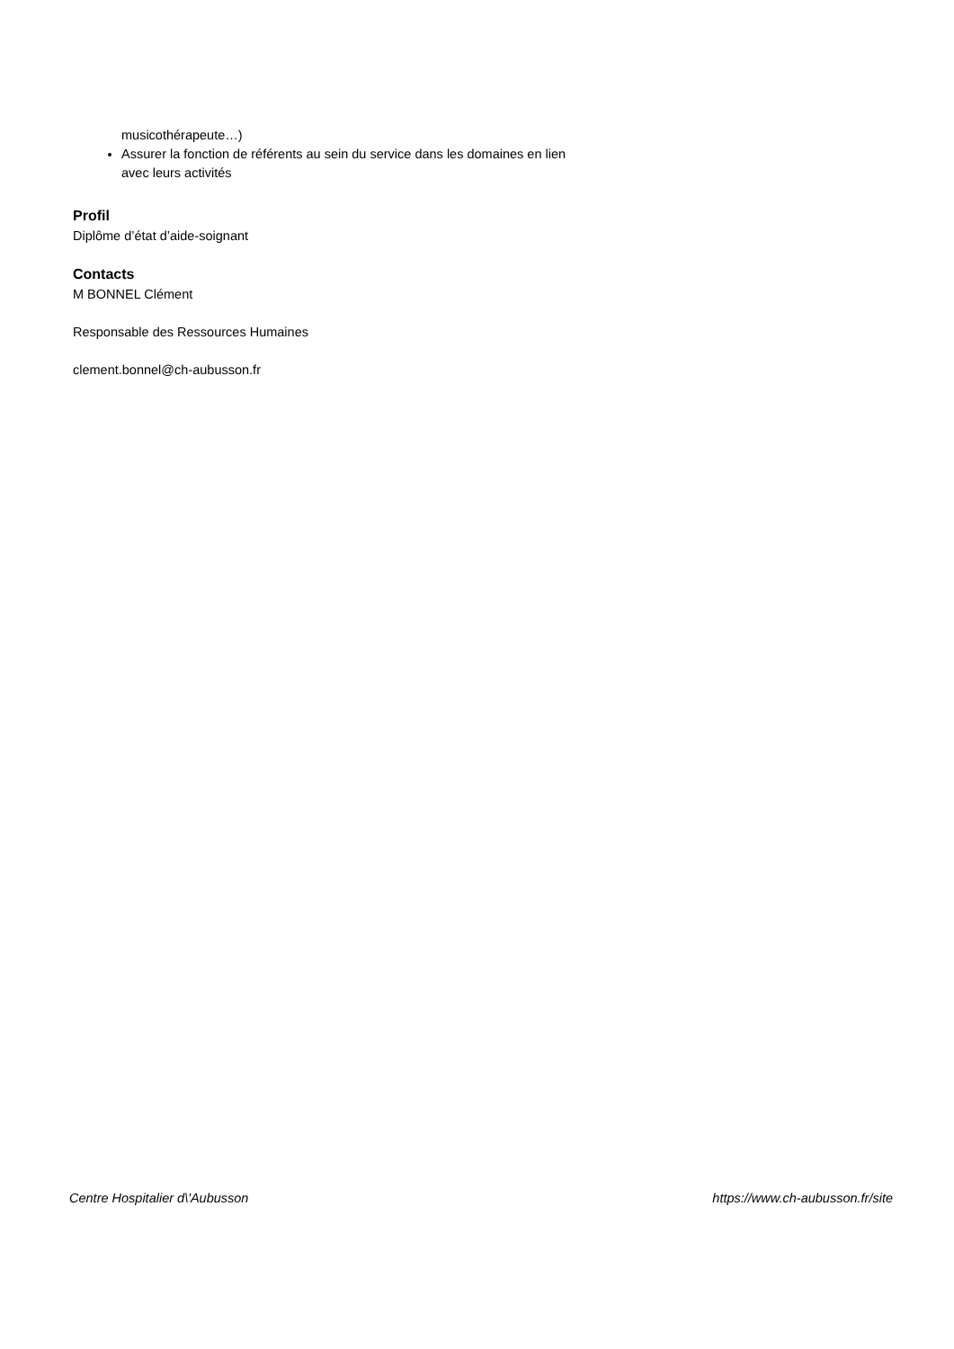musicothérapeute…)
Assurer la fonction de référents au sein du service dans les domaines en lien avec leurs activités
Profil
Diplôme d’état d’aide-soignant
Contacts
M BONNEL Clément
Responsable des Ressources Humaines
clement.bonnel@ch-aubusson.fr
Centre Hospitalier d\'Aubusson https://www.ch-aubusson.fr/site